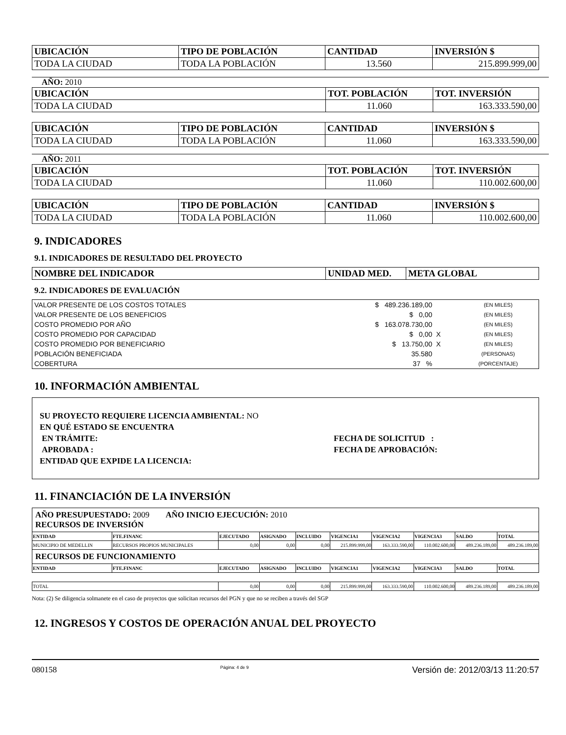| UBICACIÓN | TIPO DE POBLACIÓN | CANTIDAD | INVERSIÓN $ |
| --- | --- | --- | --- |
| TODA LA CIUDAD | TODA LA POBLACIÓN | 13.560 | 215.899.999,00 |
AÑO: 2010
| UBICACIÓN | TOT. POBLACIÓN | TOT. INVERSIÓN |
| --- | --- | --- |
| TODA LA CIUDAD | 11.060 | 163.333.590,00 |
| UBICACIÓN | TIPO DE POBLACIÓN | CANTIDAD | INVERSIÓN $ |
| --- | --- | --- | --- |
| TODA LA CIUDAD | TODA LA POBLACIÓN | 11.060 | 163.333.590,00 |
AÑO: 2011
| UBICACIÓN | TOT. POBLACIÓN | TOT. INVERSIÓN |
| --- | --- | --- |
| TODA LA CIUDAD | 11.060 | 110.002.600,00 |
| UBICACIÓN | TIPO DE POBLACIÓN | CANTIDAD | INVERSIÓN $ |
| --- | --- | --- | --- |
| TODA LA CIUDAD | TODA LA POBLACIÓN | 11.060 | 110.002.600,00 |
9. INDICADORES
9.1. INDICADORES DE RESULTADO DEL PROYECTO
| NOMBRE DEL INDICADOR | UNIDAD MED. | META GLOBAL |
| --- | --- | --- |
9.2. INDICADORES DE EVALUACIÓN
| VALOR PRESENTE DE LOS COSTOS TOTALES | $ 489.236.189,00 | | (EN MILES) |
| VALOR PRESENTE DE LOS BENEFICIOS | $ 0,00 | | (EN MILES) |
| COSTO PROMEDIO POR AÑO | $ 163.078.730,00 | | (EN MILES) |
| COSTO PROMEDIO POR CAPACIDAD | $ 0,00 | X | (EN MILES) |
| COSTO PROMEDIO POR BENEFICIARIO | $ 13.750,00 | X | (EN MILES) |
| POBLACIÓN BENEFICIADA | 35.580 | | (PERSONAS) |
| COBERTURA | 37 % | | (PORCENTAJE) |
10. INFORMACIÓN AMBIENTAL
SU PROYECTO REQUIERE LICENCIA AMBIENTAL: NO
EN QUÉ ESTADO SE ENCUENTRA
EN TRÁMITE:
APROBADA :
FECHA DE SOLICITUD :
FECHA DE APROBACIÓN:
ENTIDAD QUE EXPIDE LA LICENCIA:
11. FINANCIACIÓN DE LA INVERSIÓN
| AÑO PRESUPUESTADO: 2009 AÑO INICIO EJECUCIÓN: 2010 RECURSOS DE INVERSIÓN | | | | | | | | | |
| ENTIDAD | FTE.FINANC | EJECUTADO | ASIGNADO | INCLUIDO | VIGENCIA1 | VIGENCIA2 | VIGENCIA3 | SALDO | TOTAL |
| MUNICIPIO DE MEDELLIN | RECURSOS PROPIOS MUNICIPALES | 0,00 | 0,00 | 0,00 | 215.899.999,00 | 163.333.590,00 | 110.002.600,00 | 489.236.189,00 | 489.236.189,00 |
| RECURSOS DE FUNCIONAMIENTO | | | | | | | | | |
| ENTIDAD | FTE.FINANC | EJECUTADO | ASIGNADO | INCLUIDO | VIGENCIA1 | VIGENCIA2 | VIGENCIA3 | SALDO | TOTAL |
| TOTAL | | 0,00 | 0,00 | 0,00 | 215.899.999,00 | 163.333.590,00 | 110.002.600,00 | 489.236.189,00 | 489.236.189,00 |
Nota: (2) Se diligencia solmanete en el caso de proyectos que solicitan recursos del PGN y que no se reciben a través del SGP
12. INGRESOS Y COSTOS DE OPERACIÓN ANUAL DEL PROYECTO
080158 Página: 4 de 9 Versión de: 2012/03/13 11:20:57